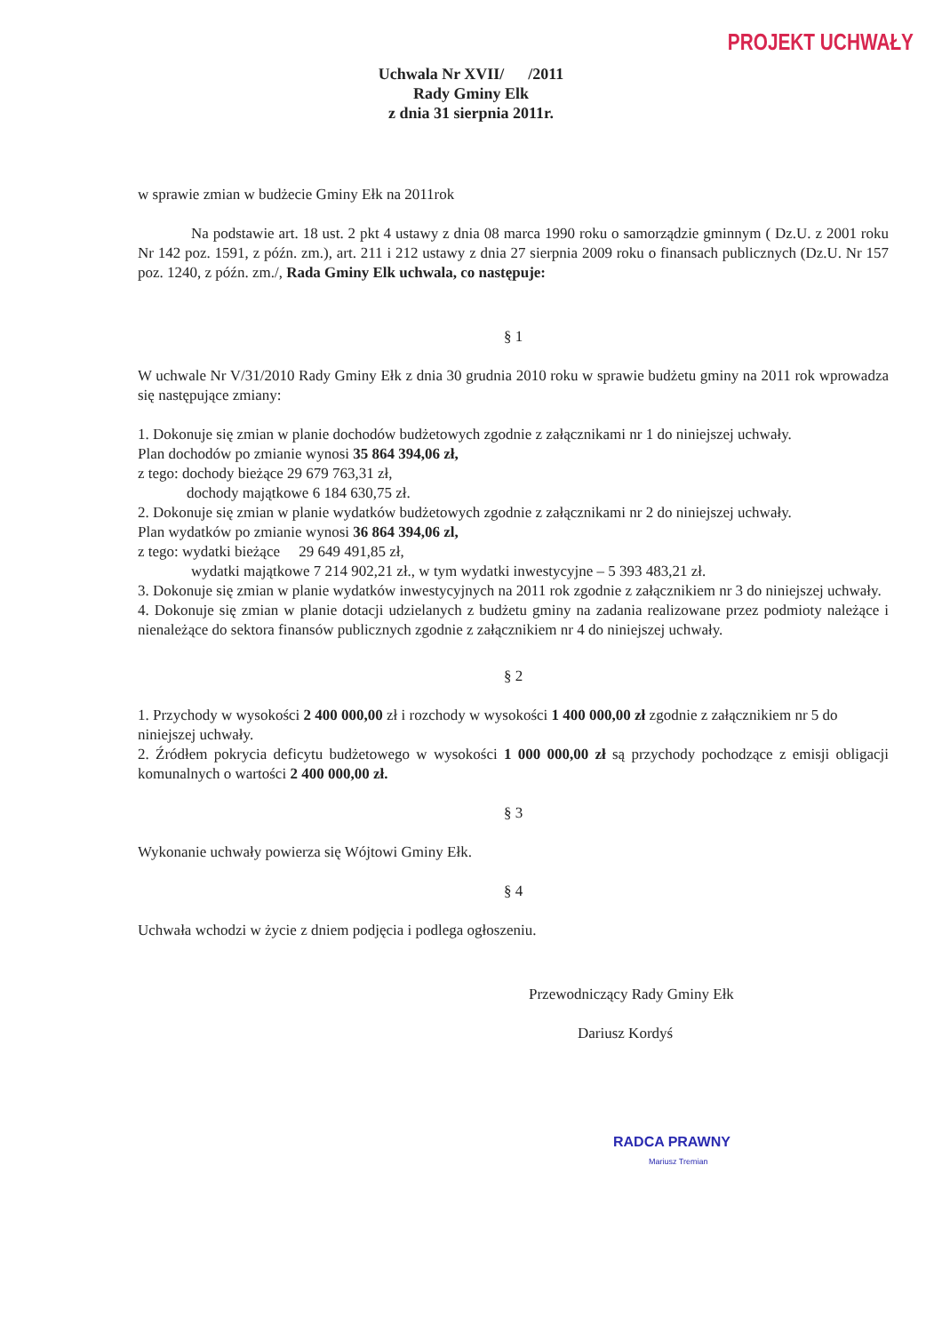PROJEKT UCHWAŁY
Uchwala Nr XVII/ /2011
Rady Gminy Elk
z dnia 31 sierpnia 2011r.
w sprawie zmian w budżecie Gminy Ełk na 2011rok
Na podstawie art. 18 ust. 2 pkt 4 ustawy z dnia 08 marca 1990 roku o samorządzie gminnym ( Dz.U. z 2001 roku Nr 142 poz. 1591, z późn. zm.), art. 211 i 212 ustawy z dnia 27 sierpnia 2009 roku o finansach publicznych (Dz.U. Nr 157 poz. 1240, z późn. zm./, Rada Gminy Elk uchwala, co następuje:
§ 1
W uchwale Nr V/31/2010 Rady Gminy Ełk z dnia 30 grudnia 2010 roku w sprawie budżetu gminy na 2011 rok wprowadza się następujące zmiany:
1. Dokonuje się zmian w planie dochodów budżetowych zgodnie z załącznikami nr 1 do niniejszej uchwały.
Plan dochodów po zmianie wynosi 35 864 394,06 zł,
z tego: dochody bieżące 29 679 763,31 zł,
dochody majątkowe 6 184 630,75 zł.
2. Dokonuje się zmian w planie wydatków budżetowych zgodnie z załącznikami nr 2 do niniejszej uchwały.
Plan wydatków po zmianie wynosi 36 864 394,06 zl,
z tego: wydatki bieżące 29 649 491,85 zł,
wydatki majątkowe 7 214 902,21 zł., w tym wydatki inwestycyjne – 5 393 483,21 zł.
3. Dokonuje się zmian w planie wydatków inwestycyjnych na 2011 rok zgodnie z załącznikiem nr 3 do niniejszej uchwały.
4. Dokonuje się zmian w planie dotacji udzielanych z budżetu gminy na zadania realizowane przez podmioty należące i nienależące do sektora finansów publicznych zgodnie z załącznikiem nr 4 do niniejszej uchwały.
§ 2
1. Przychody w wysokości 2 400 000,00 zł i rozchody w wysokości 1 400 000,00 zł zgodnie z załącznikiem nr 5 do niniejszej uchwały.
2. Źródłem pokrycia deficytu budżetowego w wysokości 1 000 000,00 zł są przychody pochodzące z emisji obligacji komunalnych o wartości 2 400 000,00 zł.
§ 3
Wykonanie uchwały powierza się Wójtowi Gminy Ełk.
§ 4
Uchwała wchodzi w życie z dniem podjęcia i podlega ogłoszeniu.
Przewodniczący Rady Gminy Ełk
Dariusz Kordyś
RADCA PRAWNY
Mariusz Tremian